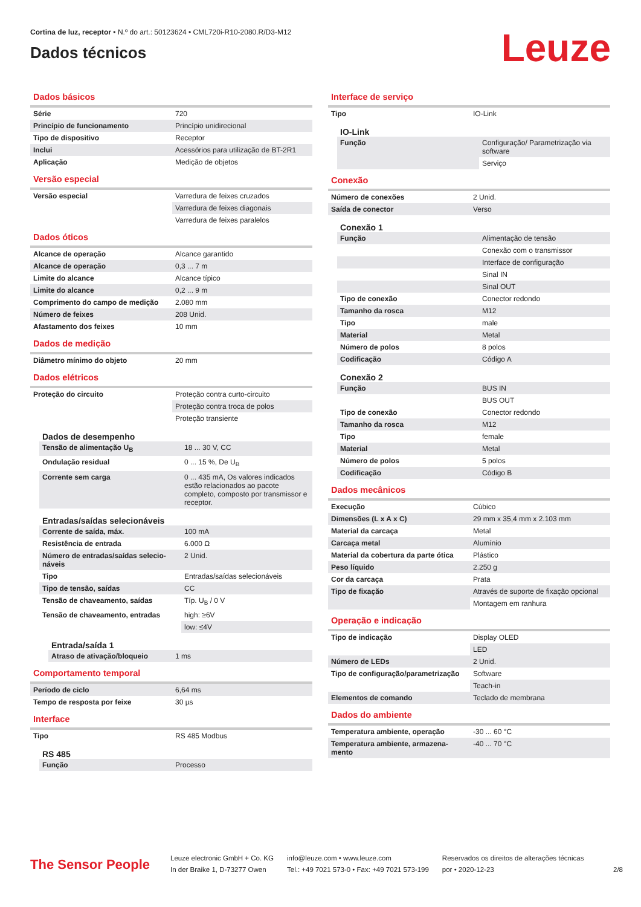Cortina de luz, receptor • N.º do art.: 50123624 • CML720i-R10-2080.R/D3-M12
Dados técnicos
Leuze
Dados básicos
| Série | 720 |
| Princípio de funcionamento | Princípio unidirecional |
| Tipo de dispositivo | Receptor |
| Inclui | Acessórios para utilização de BT-2R1 |
| Aplicação | Medição de objetos |
Versão especial
| Versão especial | Varredura de feixes cruzados |
| | Varredura de feixes diagonais |
| | Varredura de feixes paralelos |
Dados óticos
| Alcance de operação | Alcance garantido |
| Alcance de operação | 0,3 ... 7 m |
| Limite do alcance | Alcance típico |
| Limite do alcance | 0,2 ... 9 m |
| Comprimento do campo de medição | 2.080 mm |
| Número de feixes | 208 Unid. |
| Afastamento dos feixes | 10 mm |
Dados de medição
| Diâmetro mínimo do objeto | 20 mm |
Dados elétricos
| Proteção do circuito | Proteção contra curto-circuito |
| | Proteção contra troca de polos |
| | Proteção transiente |
Dados de desempenho
| Tensão de alimentação U<sub>B</sub> | 18 ... 30 V, CC |
| Ondulação residual | 0 ... 15 %, De U<sub>B</sub> |
| Corrente sem carga | 0 ... 435 mA, Os valores indicados estão relacionados ao pacote completo, composto por transmissor e receptor. |
Entradas/saídas selecionáveis
| Corrente de saída, máx. | 100 mA |
| Resistência de entrada | 6.000 Ω |
| Número de entradas/saídas selecio-náveis | 2 Unid. |
| Tipo | Entradas/saídas selecionáveis |
| Tipo de tensão, saídas | CC |
| Tensão de chaveamento, saídas | Típ. U<sub>B</sub> / 0 V |
| Tensão de chaveamento, entradas | high: ≥6V |
| | low: ≤4V |
Entrada/saída 1
| Atraso de ativação/bloqueio | 1 ms |
Comportamento temporal
| Período de ciclo | 6,64 ms |
| Tempo de resposta por feixe | 30 µs |
Interface
| Tipo | RS 485 Modbus |
RS 485
| Função | Processo |
Interface de serviço
| Tipo | IO-Link |
IO-Link
| Função | Configuração/ Parametrização via software |
| | Serviço |
Conexão
| Número de conexões | 2 Unid. |
| Saída de conector | Verso |
Conexão 1
| Função | Alimentação de tensão |
| | Conexão com o transmissor |
| | Interface de configuração |
| | Sinal IN |
| | Sinal OUT |
| Tipo de conexão | Conector redondo |
| Tamanho da rosca | M12 |
| Tipo | male |
| Material | Metal |
| Número de polos | 8 polos |
| Codificação | Código A |
Conexão 2
| Função | BUS IN |
| | BUS OUT |
| Tipo de conexão | Conector redondo |
| Tamanho da rosca | M12 |
| Tipo | female |
| Material | Metal |
| Número de polos | 5 polos |
| Codificação | Código B |
Dados mecânicos
| Execução | Cúbico |
| Dimensões (L x A x C) | 29 mm x 35,4 mm x 2.103 mm |
| Material da carcaça | Metal |
| Carcaça metal | Alumínio |
| Material da cobertura da parte ótica | Plástico |
| Peso líquido | 2.250 g |
| Cor da carcaça | Prata |
| Tipo de fixação | Através de suporte de fixação opcional |
| | Montagem em ranhura |
Operação e indicação
| Tipo de indicação | Display OLED |
| | LED |
| Número de LEDs | 2 Unid. |
| Tipo de configuração/parametrização | Software |
| | Teach-in |
| Elementos de comando | Teclado de membrana |
Dados do ambiente
| Temperatura ambiente, operação | -30 ... 60 °C |
| Temperatura ambiente, armazena-mento | -40 ... 70 °C |
The Sensor People
Leuze electronic GmbH + Co. KG
In der Braike 1, D-73277 Owen
info@leuze.com • www.leuze.com
Tel.: +49 7021 573-0 • Fax: +49 7021 573-199
Reservados os direitos de alterações técnicas
por • 2020-12-23
2/8